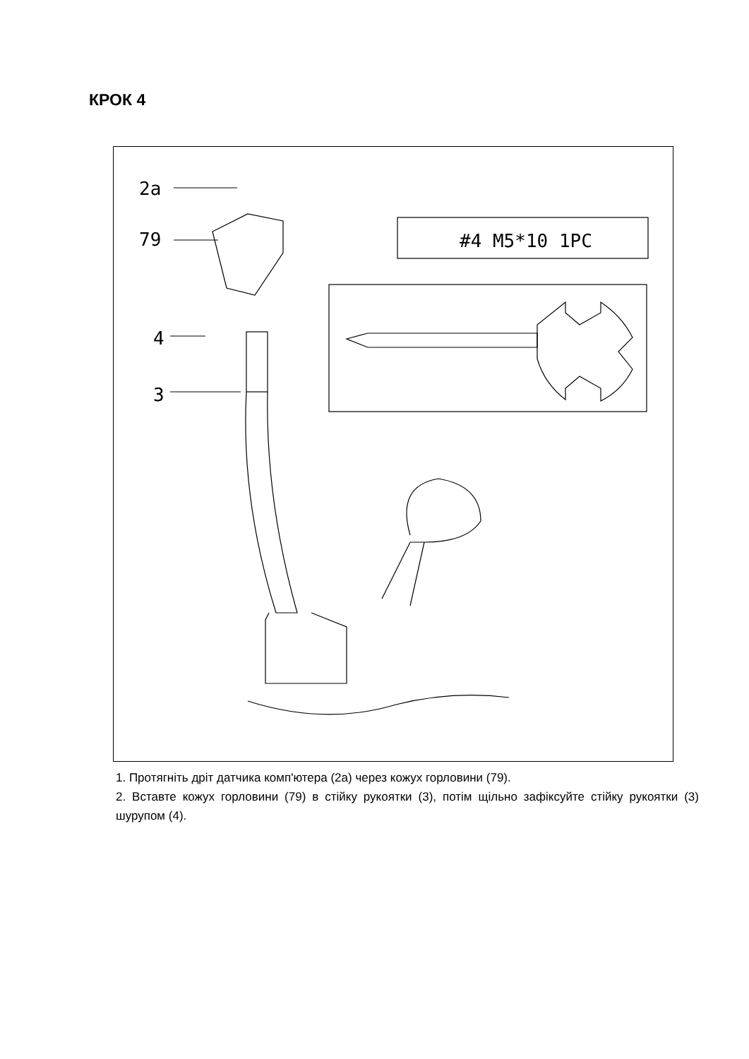КРОК 4
2a
79
4
3
#4 M5*10 1PC
1. Протягніть дріт датчика комп'ютера (2a) через кожух горловини (79).
2. Вставте кожух горловини (79) в стійку рукоятки (3), потім щільно зафіксуйте стійку рукоятки (3) шурупом (4).